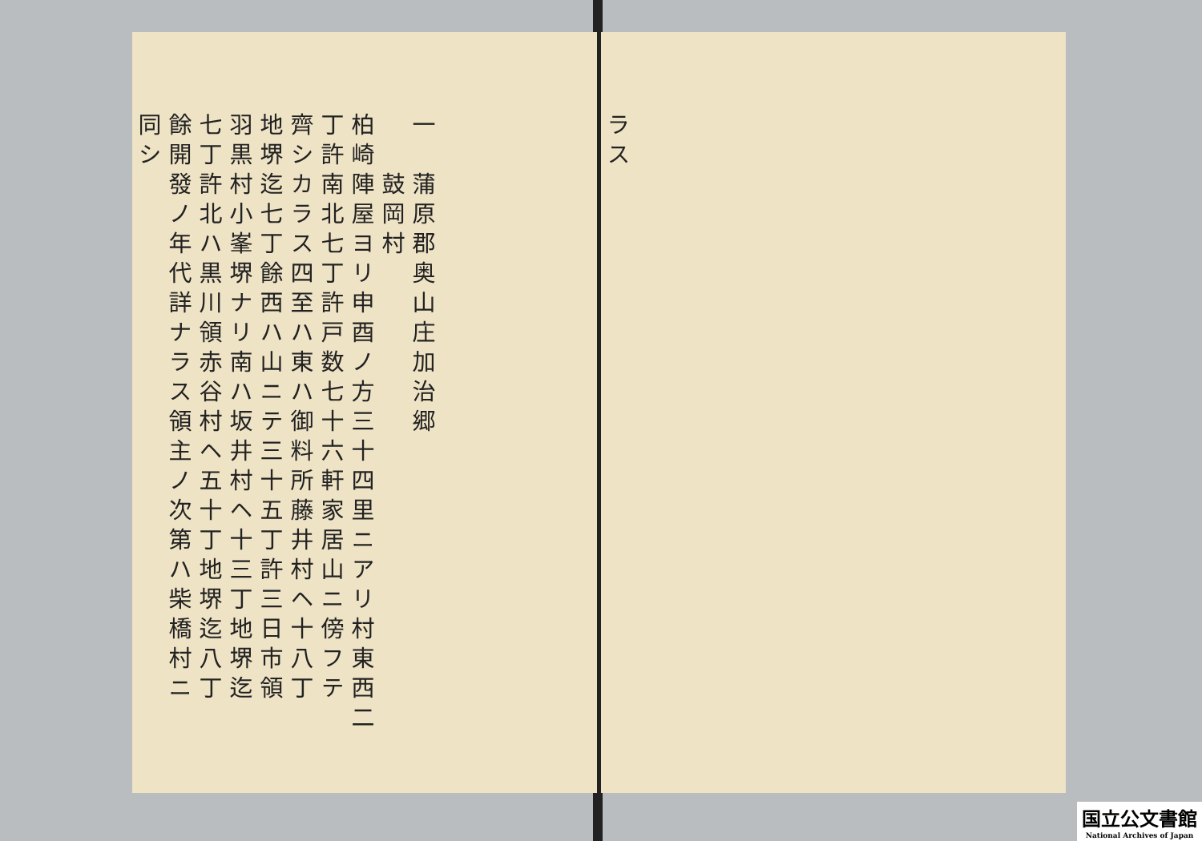一　蒲原郡奥山庄加治郷
　　鼓岡村
柏崎陣屋ヨリ申酉ノ方三十四里ニアリ村東西二
丁許南北七丁許戸数七十六軒家居山ニ傍フテ
齊シカラス四至ハ東ハ御料所藤井村ヘ十八丁
地堺迄七丁餘西ハ山ニテ三十五丁許三日市領
羽黒村小峯堺ナリ南ハ坂井村ヘ十三丁地堺迄
七丁許北ハ黒川領赤谷村ヘ五十丁地堺迄八丁
餘開發ノ年代詳ナラス領主ノ次第ハ柴橋村ニ
同シ
ラス
国立公文書館
National Archives of Japan